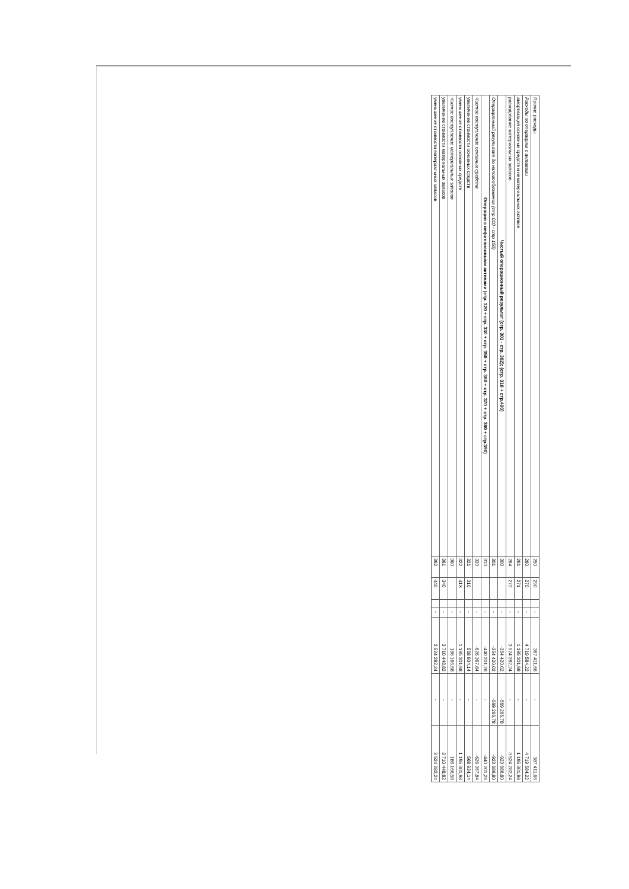| Прочие расходы | 250 | 290 | | - | 387 411,66 | - | 387 411,66 |
| Расходы по операциям с активами | 260 | 270 | | - | 4 719 584,22 | - | 4 719 584,22 |
| амортизация основных средств и нематериальных активов | 261 | 271 | | - | 1 195 301,98 | - | 1 195 301,98 |
| расходование материальных запасов | 264 | 272 | | - | 3 524 282,24 | - | 3 524 282,24 |
| Чистый операционный результат (стр. 301 - стр. 302); (стр. 310 + стр.400) | 300 | | | - | -354 420,02 | -569 266,78 | -923 686,80 |
| Операционный результат до налогообложения (стр 010 - стр 150) | 301 | | | - | -354 420,02 | -569 266,78 | -923 686,80 |
| Операции с нефинансовыми активами (стр. 320 + стр. 330 + стр. 350 + стр. 360 + стр. 370 + стр. 380 + стр.390) | 310 | | | - | -440 201,26 | - | -440 201,26 |
| Чистое поступление основных средств | 320 | | | - | -626 367,84 | - | -626 367,84 |
| увеличение стоимости основных средств | 321 | 310 | | - | 568 934,14 | - | 568 934,14 |
| уменьшение стоимости основных средств | 322 | 41X | | - | 1 195 301,98 | - | 1 195 301,98 |
| Чистое поступление материальных запасов | 360 | | | - | 186 166,58 | - | 186 166,58 |
| увеличение стоимости материальных запасов | 361 | 340 | | - | 3 710 448,82 | - | 3 710 448,82 |
| уменьшение стоимости материальных запасов | 362 | 440 | | - | 3 524 282,24 | - | 3 524 282,24 |